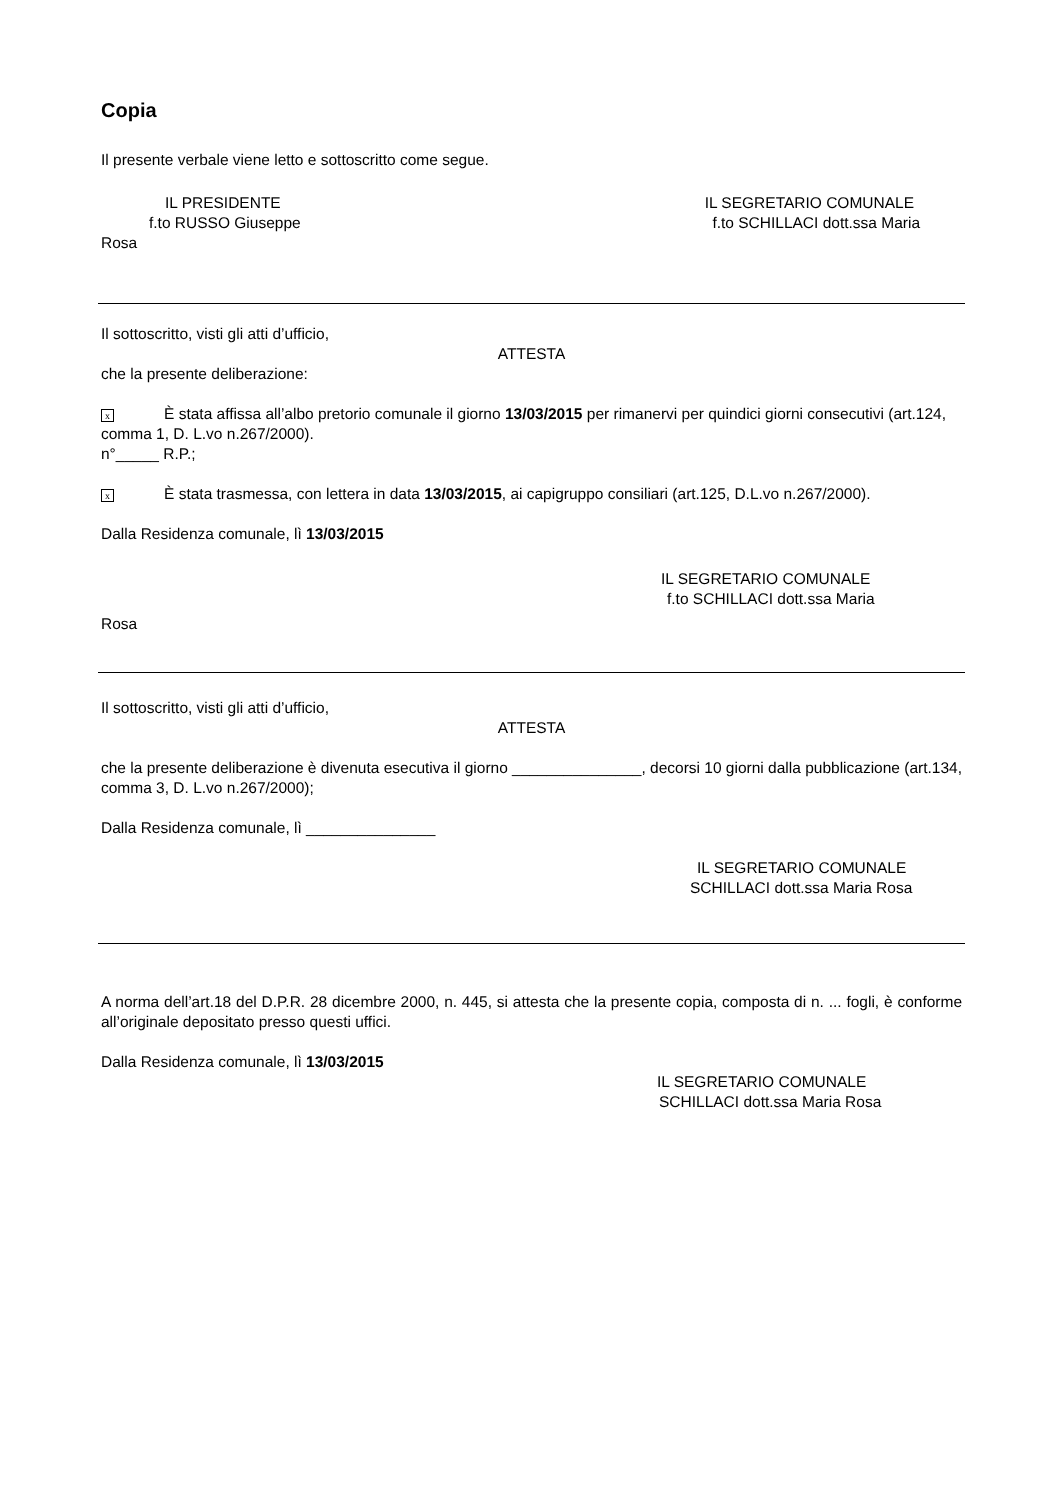Copia
Il presente verbale viene letto e sottoscritto come segue.
IL PRESIDENTE IL SEGRETARIO COMUNALE
f.to RUSSO Giuseppe f.to SCHILLACI dott.ssa Maria
Rosa
Il sottoscritto, visti gli atti d’ufficio,
ATTESTA
che la presente deliberazione:
x È stata affissa all’albo pretorio comunale il giorno 13/03/2015 per rimanervi per quindici giorni consecutivi (art.124, comma 1, D. L.vo n.267/2000).
n°_____ R.P.;
x È stata trasmessa, con lettera in data 13/03/2015, ai capigruppo consiliari (art.125, D.L.vo n.267/2000).
Dalla Residenza comunale, lì 13/03/2015
IL SEGRETARIO COMUNALE
f.to SCHILLACI dott.ssa Maria
Rosa
Il sottoscritto, visti gli atti d’ufficio,
ATTESTA
che la presente deliberazione è divenuta esecutiva il giorno _______________, decorsi 10 giorni dalla pubblicazione (art.134, comma 3, D. L.vo n.267/2000);
Dalla Residenza comunale, lì _______________
IL SEGRETARIO COMUNALE
SCHILLACI dott.ssa Maria Rosa
A norma dell’art.18 del D.P.R. 28 dicembre 2000, n. 445, si attesta che la presente copia, composta di n. ... fogli, è conforme all’originale depositato presso questi uffici.
Dalla Residenza comunale, lì 13/03/2015
IL SEGRETARIO COMUNALE
SCHILLACI dott.ssa Maria Rosa